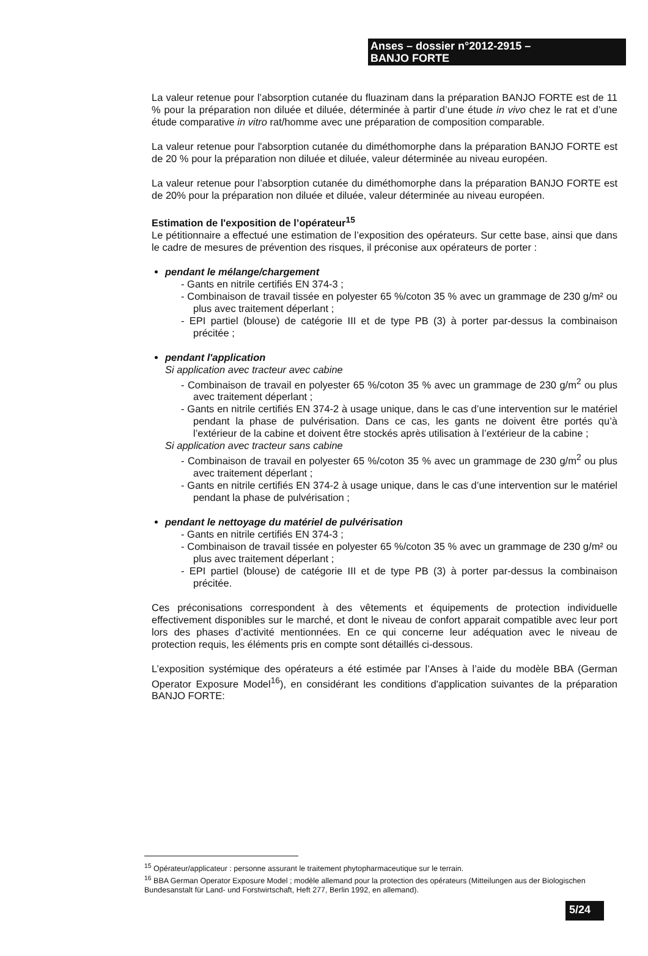Anses – dossier n°2012-2915 –
BANJO FORTE
La valeur retenue pour l’absorption cutanée du fluazinam dans la préparation BANJO FORTE est de 11 % pour la préparation non diluée et diluée, déterminée à partir d’une étude in vivo chez le rat et d’une étude comparative in vitro rat/homme avec une préparation de composition comparable.
La valeur retenue pour l'absorption cutanée du diméthomorphe dans la préparation BANJO FORTE est de 20 % pour la préparation non diluée et diluée, valeur déterminée au niveau européen.
La valeur retenue pour l’absorption cutanée du diméthomorphe dans la préparation BANJO FORTE est de 20% pour la préparation non diluée et diluée, valeur déterminée au niveau européen.
Estimation de l'exposition de l’opérateur<sup>15</sup>
Le pétitionnaire a effectué une estimation de l’exposition des opérateurs. Sur cette base, ainsi que dans le cadre de mesures de prévention des risques, il préconise aux opérateurs de porter :
pendant le mélange/chargement
- Gants en nitrile certifiés EN 374-3 ;
- Combinaison de travail tissée en polyester 65 %/coton 35 % avec un grammage de 230 g/m² ou plus avec traitement déperlant ;
- EPI partiel (blouse) de catégorie III et de type PB (3) à porter par-dessus la combinaison précitée ;
pendant l'application
Si application avec tracteur avec cabine
- Combinaison de travail en polyester 65 %/coton 35 % avec un grammage de 230 g/m<sup>2</sup> ou plus avec traitement déperlant ;
- Gants en nitrile certifiés EN 374-2 à usage unique, dans le cas d’une intervention sur le matériel pendant la phase de pulvérisation. Dans ce cas, les gants ne doivent être portés qu’à l’extérieur de la cabine et doivent être stockés après utilisation à l’extérieur de la cabine ;
Si application avec tracteur sans cabine
- Combinaison de travail en polyester 65 %/coton 35 % avec un grammage de 230 g/m<sup>2</sup> ou plus avec traitement déperlant ;
- Gants en nitrile certifiés EN 374-2 à usage unique, dans le cas d’une intervention sur le matériel pendant la phase de pulvérisation ;
pendant le nettoyage du matériel de pulvérisation
- Gants en nitrile certifiés EN 374-3 ;
- Combinaison de travail tissée en polyester 65 %/coton 35 % avec un grammage de 230 g/m² ou plus avec traitement déperlant ;
- EPI partiel (blouse) de catégorie III et de type PB (3) à porter par-dessus la combinaison précitée.
Ces préconisations correspondent à des vêtements et équipements de protection individuelle effectivement disponibles sur le marché, et dont le niveau de confort apparait compatible avec leur port lors des phases d’activité mentionnées. En ce qui concerne leur adéquation avec le niveau de protection requis, les éléments pris en compte sont détaillés ci-dessous.
L’exposition systémique des opérateurs a été estimée par l’Anses à l’aide du modèle BBA (German Operator Exposure Model<sup>16</sup>), en considérant les conditions d'application suivantes de la préparation BANJO FORTE:
<sup>15</sup> Opérateur/applicateur : personne assurant le traitement phytopharmaceutique sur le terrain.
<sup>16</sup> BBA German Operator Exposure Model ; modèle allemand pour la protection des opérateurs (Mitteilungen aus der Biologischen Bundesanstalt für Land- und Forstwirtschaft, Heft 277, Berlin 1992, en allemand).
5/24